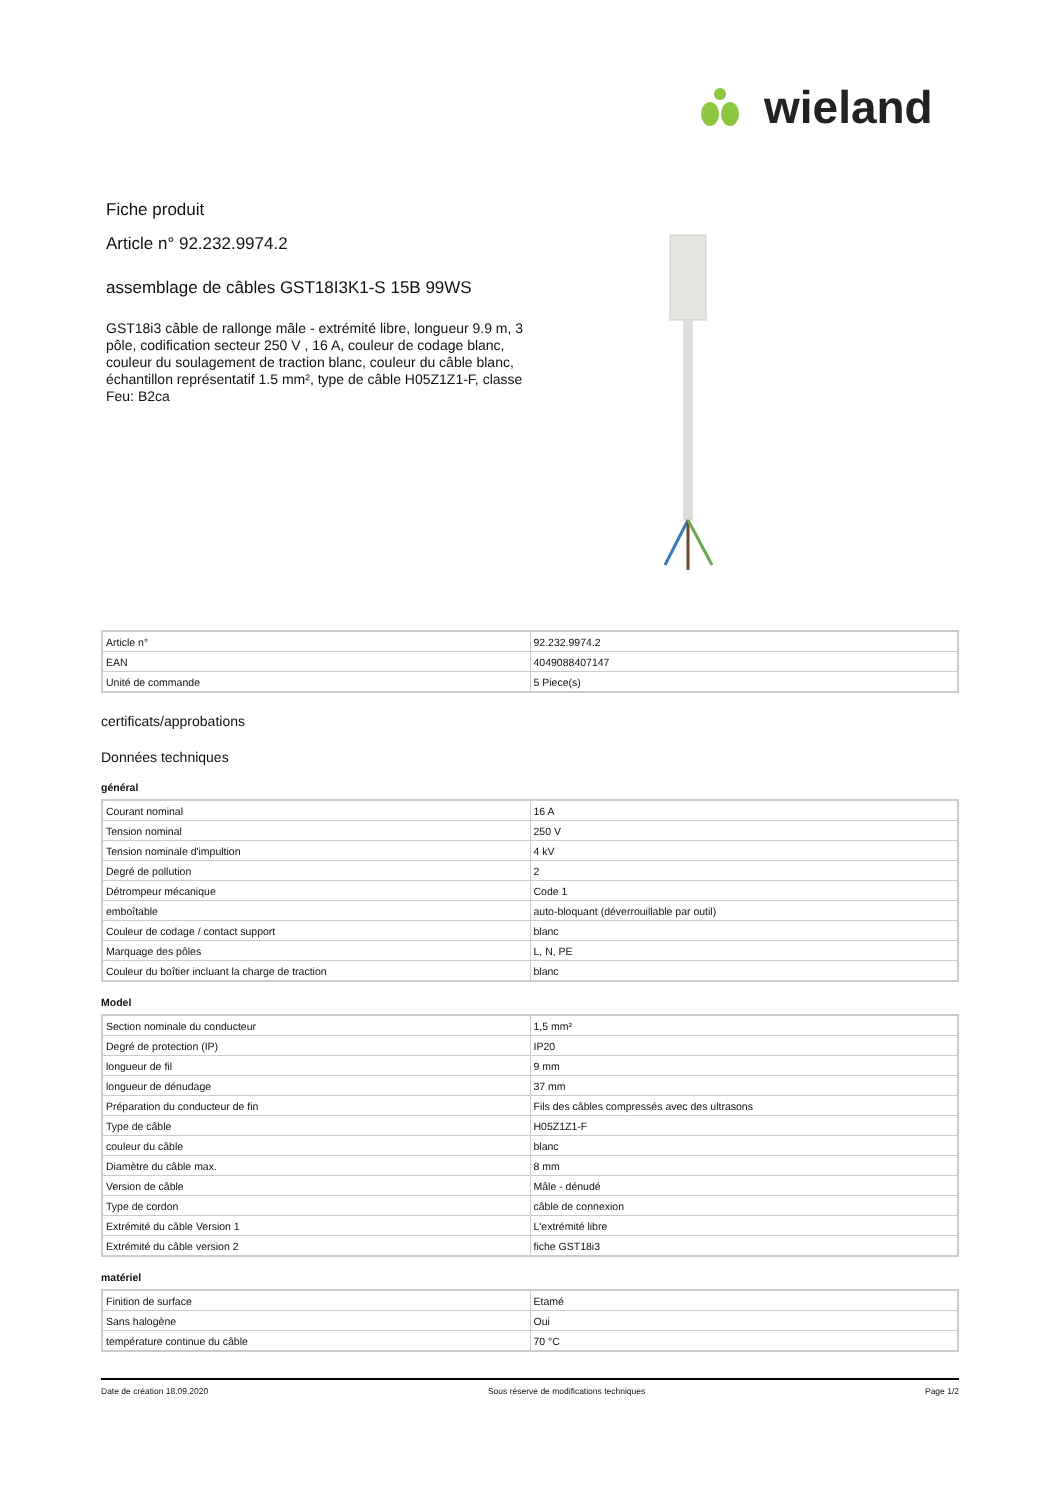wieland
Fiche produit
Article n° 92.232.9974.2
assemblage de câbles GST18I3K1-S 15B 99WS
GST18i3 câble de rallonge mâle - extrémité libre, longueur 9.9 m, 3 pôle, codification secteur 250 V , 16 A, couleur de codage blanc, couleur du soulagement de traction blanc, couleur du câble blanc, échantillon représentatif 1.5 mm², type de câble H05Z1Z1-F, classe Feu: B2ca
| Article n° | 92.232.9974.2 |
| EAN | 4049088407147 |
| Unité de commande | 5 Piece(s) |
certificats/approbations
Données techniques
général
| Courant nominal | 16 A |
| Tension nominal | 250 V |
| Tension nominale d'impultion | 4 kV |
| Degré de pollution | 2 |
| Détrompeur mécanique | Code 1 |
| emboîtable | auto-bloquant (déverrouillable par outil) |
| Couleur de codage / contact support | blanc |
| Marquage des pôles | L, N, PE |
| Couleur du boîtier incluant la charge de traction | blanc |
Model
| Section nominale du conducteur | 1,5 mm² |
| Degré de protection (IP) | IP20 |
| longueur de fil | 9 mm |
| longueur de dénudage | 37 mm |
| Préparation du conducteur de fin | Fils des câbles compressés avec des ultrasons |
| Type de câble | H05Z1Z1-F |
| couleur du câble | blanc |
| Diamètre du câble max. | 8 mm |
| Version de câble | Mâle - dénudé |
| Type de cordon | câble de connexion |
| Extrémité du câble Version 1 | L'extrémité libre |
| Extrémité du câble version 2 | fiche GST18i3 |
matériel
| Finition de surface | Etamé |
| Sans halogène | Oui |
| température continue du câble | 70 °C |
Date de création 18.09.2020 Sous réserve de modifications techniques Page 1/2